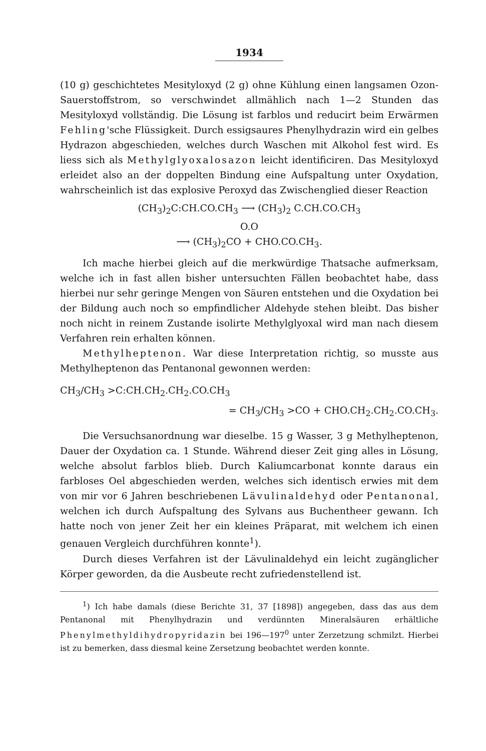1934
(10 g) geschichtetes Mesityloxyd (2 g) ohne Kühlung einen langsamen Ozon-Sauerstoffstrom, so verschwindet allmählich nach 1—2 Stunden das Mesityloxyd vollständig. Die Lösung ist farblos und reducirt beim Erwärmen Fehling'sche Flüssigkeit. Durch essigsaures Phenylhydrazin wird ein gelbes Hydrazon abgeschieden, welches durch Waschen mit Alkohol fest wird. Es liess sich als Methylglyoxalosazon leicht identificiren. Das Mesityloxyd erleidet also an der doppelten Bindung eine Aufspaltung unter Oxydation, wahrscheinlich ist das explosive Peroxyd das Zwischenglied dieser Reaction
(CH<sub>3</sub>)<sub>2</sub>C:CH.CO.CH<sub>3</sub> ⟶ (CH<sub>3</sub>)<sub>2</sub> C.CH.CO.CH<sub>3</sub>
O.O
⟶ (CH<sub>3</sub>)<sub>2</sub>CO + CHO.CO.CH<sub>3</sub>.
Ich mache hierbei gleich auf die merkwürdige Thatsache aufmerksam, welche ich in fast allen bisher untersuchten Fällen beobachtet habe, dass hierbei nur sehr geringe Mengen von Säuren entstehen und die Oxydation bei der Bildung auch noch so empfindlicher Aldehyde stehen bleibt. Das bisher noch nicht in reinem Zustande isolirte Methylglyoxal wird man nach diesem Verfahren rein erhalten können.
Methylheptenon. War diese Interpretation richtig, so musste aus Methylheptenon das Pentanonal gewonnen werden:
CH<sub>3</sub>/CH<sub>3</sub> >C:CH.CH<sub>2</sub>.CH<sub>2</sub>.CO.CH<sub>3</sub>
= CH<sub>3</sub>/CH<sub>3</sub> >CO + CHO.CH<sub>2</sub>.CH<sub>2</sub>.CO.CH<sub>3</sub>.
Die Versuchsanordnung war dieselbe. 15 g Wasser, 3 g Methylheptenon, Dauer der Oxydation ca. 1 Stunde. Während dieser Zeit ging alles in Lösung, welche absolut farblos blieb. Durch Kaliumcarbonat konnte daraus ein farbloses Oel abgeschieden werden, welches sich identisch erwies mit dem von mir vor 6 Jahren beschriebenen Lävulinaldehyd oder Pentanonal, welchen ich durch Aufspaltung des Sylvans aus Buchentheer gewann. Ich hatte noch von jener Zeit her ein kleines Präparat, mit welchem ich einen genauen Vergleich durchführen konnte<sup>1</sup>).
Durch dieses Verfahren ist der Lävulinaldehyd ein leicht zugänglicher Körper geworden, da die Ausbeute recht zufriedenstellend ist.
<sup>1</sup>) Ich habe damals (diese Berichte 31, 37 [1898]) angegeben, dass das aus dem Pentanonal mit Phenylhydrazin und verdünnten Mineralsäuren erhältliche Phenylmethyldihydropyridazin bei 196—197<sup>0</sup> unter Zerzetzung schmilzt. Hierbei ist zu bemerken, dass diesmal keine Zersetzung beobachtet werden konnte.